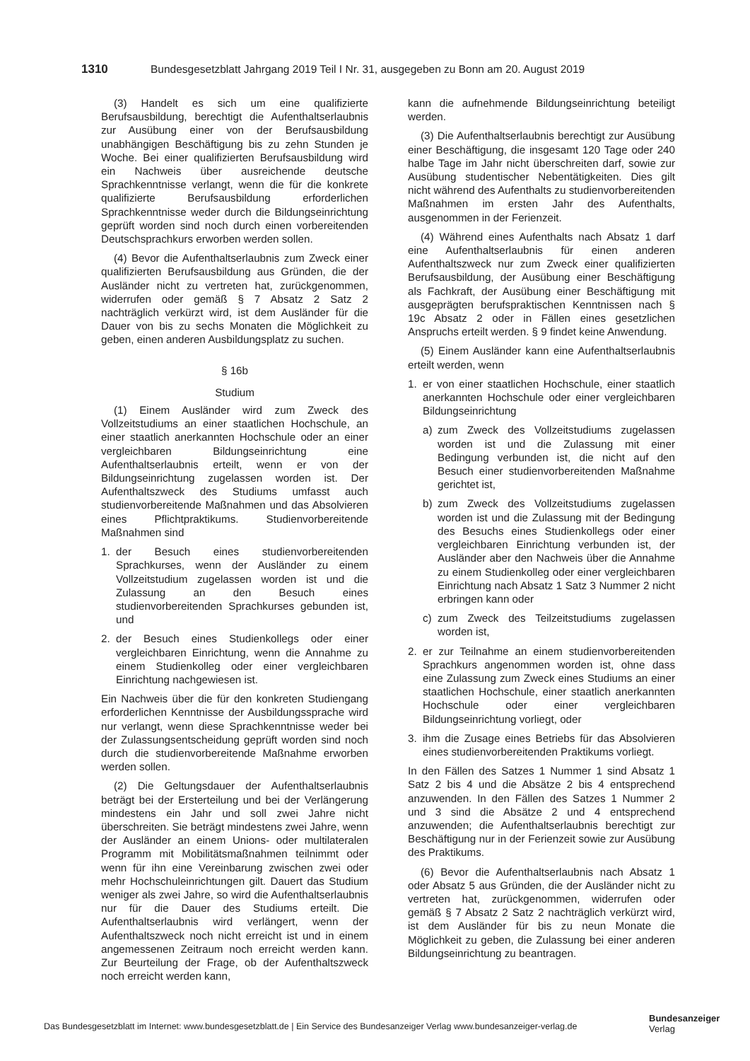1310 Bundesgesetzblatt Jahrgang 2019 Teil I Nr. 31, ausgegeben zu Bonn am 20. August 2019
(3) Handelt es sich um eine qualifizierte Berufsausbildung, berechtigt die Aufenthaltserlaubnis zur Ausübung einer von der Berufsausbildung unabhängigen Beschäftigung bis zu zehn Stunden je Woche. Bei einer qualifizierten Berufsausbildung wird ein Nachweis über ausreichende deutsche Sprachkenntnisse verlangt, wenn die für die konkrete qualifizierte Berufsausbildung erforderlichen Sprachkenntnisse weder durch die Bildungseinrichtung geprüft worden sind noch durch einen vorbereitenden Deutschsprachkurs erworben werden sollen.
(4) Bevor die Aufenthaltserlaubnis zum Zweck einer qualifizierten Berufsausbildung aus Gründen, die der Ausländer nicht zu vertreten hat, zurückgenommen, widerrufen oder gemäß § 7 Absatz 2 Satz 2 nachträglich verkürzt wird, ist dem Ausländer für die Dauer von bis zu sechs Monaten die Möglichkeit zu geben, einen anderen Ausbildungsplatz zu suchen.
§ 16b
Studium
(1) Einem Ausländer wird zum Zweck des Vollzeitstudiums an einer staatlichen Hochschule, an einer staatlich anerkannten Hochschule oder an einer vergleichbaren Bildungseinrichtung eine Aufenthaltserlaubnis erteilt, wenn er von der Bildungseinrichtung zugelassen worden ist. Der Aufenthaltszweck des Studiums umfasst auch studienvorbereitende Maßnahmen und das Absolvieren eines Pflichtpraktikums. Studienvorbereitende Maßnahmen sind
1. der Besuch eines studienvorbereitenden Sprachkurses, wenn der Ausländer zu einem Vollzeitstudium zugelassen worden ist und die Zulassung an den Besuch eines studienvorbereitenden Sprachkurses gebunden ist, und
2. der Besuch eines Studienkollegs oder einer vergleichbaren Einrichtung, wenn die Annahme zu einem Studienkolleg oder einer vergleichbaren Einrichtung nachgewiesen ist.
Ein Nachweis über die für den konkreten Studiengang erforderlichen Kenntnisse der Ausbildungssprache wird nur verlangt, wenn diese Sprachkenntnisse weder bei der Zulassungsentscheidung geprüft worden sind noch durch die studienvorbereitende Maßnahme erworben werden sollen.
(2) Die Geltungsdauer der Aufenthaltserlaubnis beträgt bei der Ersterteilung und bei der Verlängerung mindestens ein Jahr und soll zwei Jahre nicht überschreiten. Sie beträgt mindestens zwei Jahre, wenn der Ausländer an einem Unions- oder multilateralen Programm mit Mobilitätsmaßnahmen teilnimmt oder wenn für ihn eine Vereinbarung zwischen zwei oder mehr Hochschuleinrichtungen gilt. Dauert das Studium weniger als zwei Jahre, so wird die Aufenthaltserlaubnis nur für die Dauer des Studiums erteilt. Die Aufenthaltserlaubnis wird verlängert, wenn der Aufenthaltszweck noch nicht erreicht ist und in einem angemessenen Zeitraum noch erreicht werden kann. Zur Beurteilung der Frage, ob der Aufenthaltszweck noch erreicht werden kann,
kann die aufnehmende Bildungseinrichtung beteiligt werden.
(3) Die Aufenthaltserlaubnis berechtigt zur Ausübung einer Beschäftigung, die insgesamt 120 Tage oder 240 halbe Tage im Jahr nicht überschreiten darf, sowie zur Ausübung studentischer Nebentätigkeiten. Dies gilt nicht während des Aufenthalts zu studienvorbereitenden Maßnahmen im ersten Jahr des Aufenthalts, ausgenommen in der Ferienzeit.
(4) Während eines Aufenthalts nach Absatz 1 darf eine Aufenthaltserlaubnis für einen anderen Aufenthaltszweck nur zum Zweck einer qualifizierten Berufsausbildung, der Ausübung einer Beschäftigung als Fachkraft, der Ausübung einer Beschäftigung mit ausgeprägten berufspraktischen Kenntnissen nach § 19c Absatz 2 oder in Fällen eines gesetzlichen Anspruchs erteilt werden. § 9 findet keine Anwendung.
(5) Einem Ausländer kann eine Aufenthaltserlaubnis erteilt werden, wenn
1. er von einer staatlichen Hochschule, einer staatlich anerkannten Hochschule oder einer vergleichbaren Bildungseinrichtung
a) zum Zweck des Vollzeitstudiums zugelassen worden ist und die Zulassung mit einer Bedingung verbunden ist, die nicht auf den Besuch einer studienvorbereitenden Maßnahme gerichtet ist,
b) zum Zweck des Vollzeitstudiums zugelassen worden ist und die Zulassung mit der Bedingung des Besuchs eines Studienkollegs oder einer vergleichbaren Einrichtung verbunden ist, der Ausländer aber den Nachweis über die Annahme zu einem Studienkolleg oder einer vergleichbaren Einrichtung nach Absatz 1 Satz 3 Nummer 2 nicht erbringen kann oder
c) zum Zweck des Teilzeitstudiums zugelassen worden ist,
2. er zur Teilnahme an einem studienvorbereitenden Sprachkurs angenommen worden ist, ohne dass eine Zulassung zum Zweck eines Studiums an einer staatlichen Hochschule, einer staatlich anerkannten Hochschule oder einer vergleichbaren Bildungseinrichtung vorliegt, oder
3. ihm die Zusage eines Betriebs für das Absolvieren eines studienvorbereitenden Praktikums vorliegt.
In den Fällen des Satzes 1 Nummer 1 sind Absatz 1 Satz 2 bis 4 und die Absätze 2 bis 4 entsprechend anzuwenden. In den Fällen des Satzes 1 Nummer 2 und 3 sind die Absätze 2 und 4 entsprechend anzuwenden; die Aufenthaltserlaubnis berechtigt zur Beschäftigung nur in der Ferienzeit sowie zur Ausübung des Praktikums.
(6) Bevor die Aufenthaltserlaubnis nach Absatz 1 oder Absatz 5 aus Gründen, die der Ausländer nicht zu vertreten hat, zurückgenommen, widerrufen oder gemäß § 7 Absatz 2 Satz 2 nachträglich verkürzt wird, ist dem Ausländer für bis zu neun Monate die Möglichkeit zu geben, die Zulassung bei einer anderen Bildungseinrichtung zu beantragen.
Das Bundesgesetzblatt im Internet: www.bundesgesetzblatt.de | Ein Service des Bundesanzeiger Verlag www.bundesanzeiger-verlag.de
Bundesanzeiger
Verlag